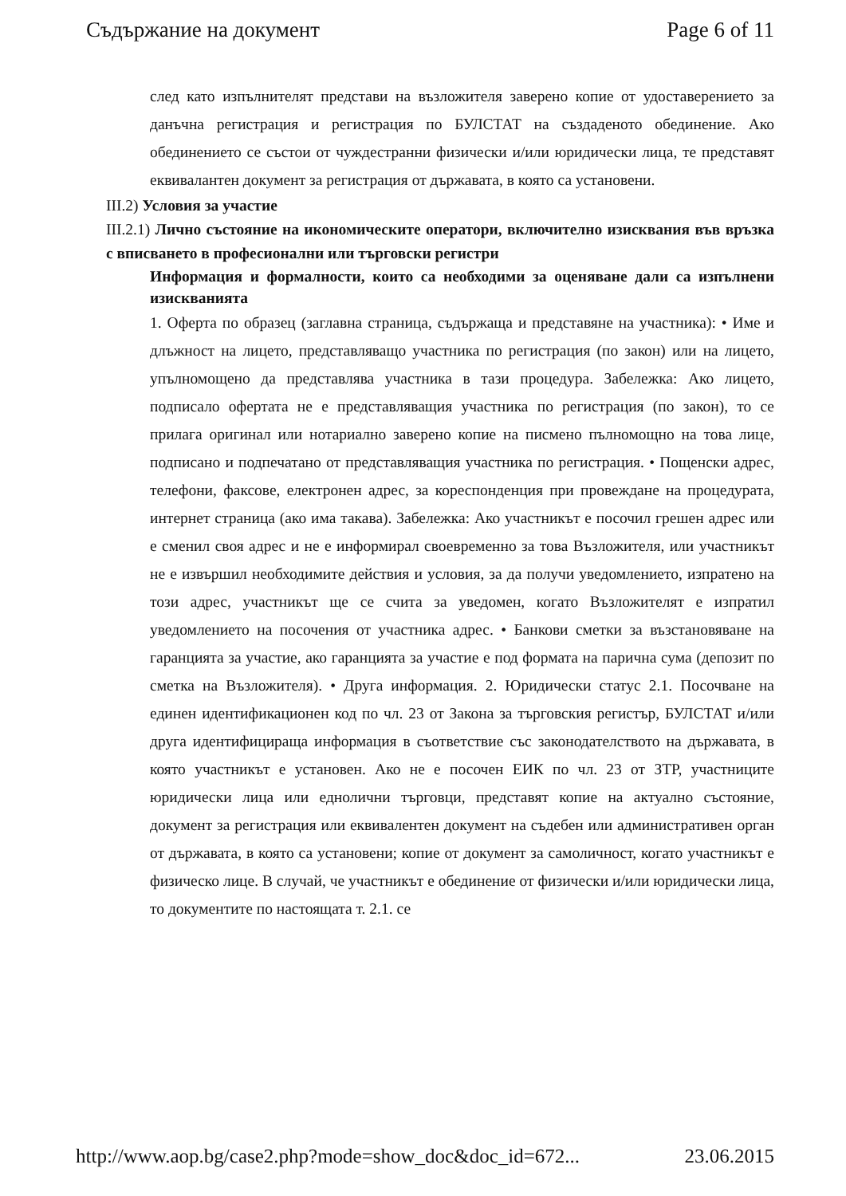Съдържание на документ Page 6 of 11
след като изпълнителят представи на възложителя заверено копие от удоставерението за данъчна регистрация и регистрация по БУЛСТАТ на създаденото обединение. Ако обединението се състои от чуждестранни физически и/или юридически лица, те представят еквивалантен документ за регистрация от държавата, в която са установени.
III.2) Условия за участие
III.2.1) Лично състояние на икономическите оператори, включително изисквания във връзка с вписването в професионални или търговски регистри
Информация и формалности, които са необходими за оценяване дали са изпълнени изискванията
1. Оферта по образец (заглавна страница, съдържаща и представяне на участника): • Име и длъжност на лицето, представляващо участника по регистрация (по закон) или на лицето, упълномощено да представлява участника в тази процедура. Забележка: Ако лицето, подписало офертата не е представляващия участника по регистрация (по закон), то се прилага оригинал или нотариално заверено копие на писмено пълномощно на това лице, подписано и подпечатано от представляващия участника по регистрация. • Пощенски адрес, телефони, факсове, електронен адрес, за кореспонденция при провеждане на процедурата, интернет страница (ако има такава). Забележка: Ако участникът е посочил грешен адрес или е сменил своя адрес и не е информирал своевременно за това Възложителя, или участникът не е извършил необходимите действия и условия, за да получи уведомлението, изпратено на този адрес, участникът ще се счита за уведомен, когато Възложителят е изпратил уведомлението на посочения от участника адрес. • Банкови сметки за възстановяване на гаранцията за участие, ако гаранцията за участие е под формата на парична сума (депозит по сметка на Възложителя). • Друга информация. 2. Юридически статус 2.1. Посочване на единен идентификационен код по чл. 23 от Закона за търговския регистър, БУЛСТАТ и/или друга идентифицираща информация в съответствие със законодателството на държавата, в която участникът е установен. Ако не е посочен ЕИК по чл. 23 от ЗТР, участниците юридически лица или еднолични търговци, представят копие на актуално състояние, документ за регистрация или еквивалентен документ на съдебен или административен орган от държавата, в която са установени; копие от документ за самоличност, когато участникът е физическо лице. В случай, че участникът е обединение от физически и/или юридически лица, то документите по настоящата т. 2.1. се
http://www.aop.bg/case2.php?mode=show_doc&doc_id=672... 23.06.2015